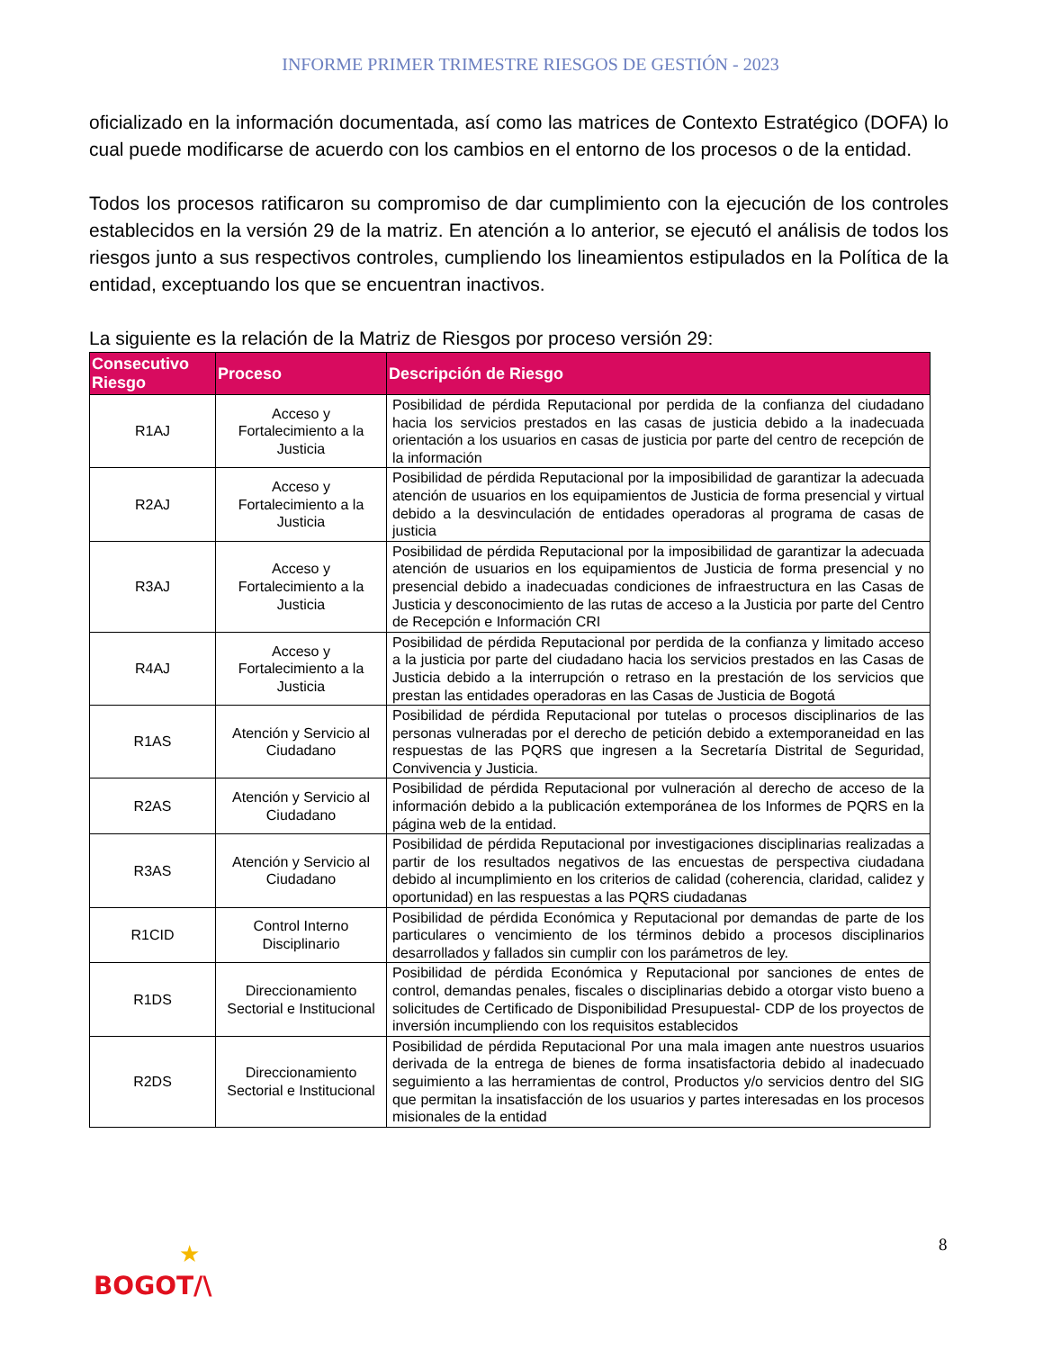INFORME PRIMER TRIMESTRE RIESGOS DE GESTIÓN - 2023
oficializado en la información documentada, así como las matrices de Contexto Estratégico (DOFA) lo cual puede modificarse de acuerdo con los cambios en el entorno de los procesos o de la entidad.
Todos los procesos ratificaron su compromiso de dar cumplimiento con la ejecución de los controles establecidos en la versión 29 de la matriz. En atención a lo anterior, se ejecutó el análisis de todos los riesgos junto a sus respectivos controles, cumpliendo los lineamientos estipulados en la Política de la entidad, exceptuando los que se encuentran inactivos.
La siguiente es la relación de la Matriz de Riesgos por proceso versión 29:
| Consecutivo Riesgo | Proceso | Descripción de Riesgo |
| --- | --- | --- |
| R1AJ | Acceso y Fortalecimiento a la Justicia | Posibilidad de pérdida Reputacional por perdida de la confianza del ciudadano hacia los servicios prestados en las casas de justicia debido a la inadecuada orientación a los usuarios en casas de justicia por parte del centro de recepción de la información |
| R2AJ | Acceso y Fortalecimiento a la Justicia | Posibilidad de pérdida Reputacional por la imposibilidad de garantizar la adecuada atención de usuarios en los equipamientos de Justicia de forma presencial y virtual debido a la desvinculación de entidades operadoras al programa de casas de justicia |
| R3AJ | Acceso y Fortalecimiento a la Justicia | Posibilidad de pérdida Reputacional por la imposibilidad de garantizar la adecuada atención de usuarios en los equipamientos de Justicia de forma presencial y no presencial debido a inadecuadas condiciones de infraestructura en las Casas de Justicia y desconocimiento de las rutas de acceso a la Justicia por parte del Centro de Recepción e Información CRI |
| R4AJ | Acceso y Fortalecimiento a la Justicia | Posibilidad de pérdida Reputacional por perdida de la confianza y limitado acceso a la justicia por parte del ciudadano hacia los servicios prestados en las Casas de Justicia debido a la interrupción o retraso en la prestación de los servicios que prestan las entidades operadoras en las Casas de Justicia de Bogotá |
| R1AS | Atención y Servicio al Ciudadano | Posibilidad de pérdida Reputacional por tutelas o procesos disciplinarios de las personas vulneradas por el derecho de petición debido a extemporaneidad en las respuestas de las PQRS que ingresen a la Secretaría Distrital de Seguridad, Convivencia y Justicia. |
| R2AS | Atención y Servicio al Ciudadano | Posibilidad de pérdida Reputacional por vulneración al derecho de acceso de la información debido a la publicación extemporánea de los Informes de PQRS en la página web de la entidad. |
| R3AS | Atención y Servicio al Ciudadano | Posibilidad de pérdida Reputacional por investigaciones disciplinarias realizadas a partir de los resultados negativos de las encuestas de perspectiva ciudadana debido al incumplimiento en los criterios de calidad (coherencia, claridad, calidez y oportunidad) en las respuestas a las PQRS ciudadanas |
| R1CID | Control Interno Disciplinario | Posibilidad de pérdida Económica y Reputacional por demandas de parte de los particulares o vencimiento de los términos debido a procesos disciplinarios desarrollados y fallados sin cumplir con los parámetros de ley. |
| R1DS | Direccionamiento Sectorial e Institucional | Posibilidad de pérdida Económica y Reputacional por sanciones de entes de control, demandas penales, fiscales o disciplinarias debido a otorgar visto bueno a solicitudes de Certificado de Disponibilidad Presupuestal- CDP de los proyectos de inversión incumpliendo con los requisitos establecidos |
| R2DS | Direccionamiento Sectorial e Institucional | Posibilidad de pérdida Reputacional Por una mala imagen ante nuestros usuarios derivada de la entrega de bienes de forma insatisfactoria debido al inadecuado seguimiento a las herramientas de control, Productos y/o servicios dentro del SIG que permitan la insatisfacción de los usuarios y partes interesadas en los procesos misionales de la entidad |
8
★
BOGOT/\